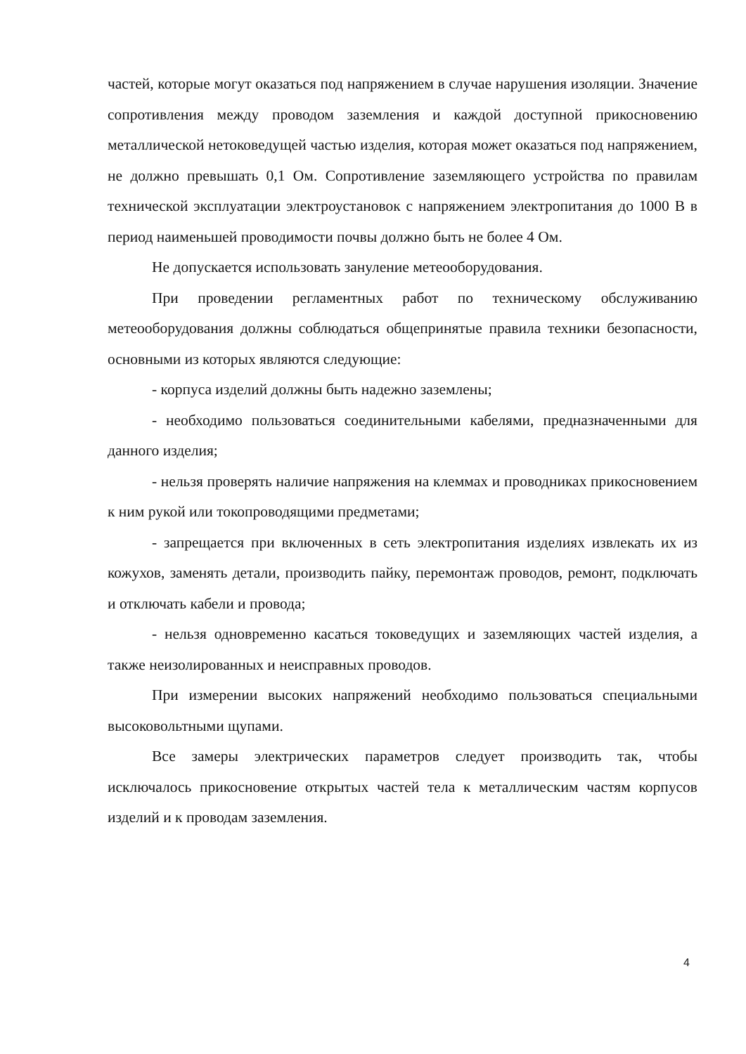частей, которые могут оказаться под напряжением в случае нарушения изоляции. Значение сопротивления между проводом заземления и каждой доступной прикосновению металлической нетоковедущей частью изделия, которая может оказаться под напряжением, не должно превышать 0,1 Ом. Сопротивление заземляющего устройства по правилам технической эксплуатации электроустановок с напряжением электропитания до 1000 В в период наименьшей проводимости почвы должно быть не более 4 Ом.
Не допускается использовать зануление метеооборудования.
При проведении регламентных работ по техническому обслуживанию метеооборудования должны соблюдаться общепринятые правила техники безопасности, основными из которых являются следующие:
- корпуса изделий должны быть надежно заземлены;
- необходимо пользоваться соединительными кабелями, предназначенными для данного изделия;
- нельзя проверять наличие напряжения на клеммах и проводниках прикосновением к ним рукой или токопроводящими предметами;
- запрещается при включенных в сеть электропитания изделиях извлекать их из кожухов, заменять детали, производить пайку, перемонтаж проводов, ремонт, подключать и отключать кабели и провода;
- нельзя одновременно касаться токоведущих и заземляющих частей изделия, а также неизолированных и неисправных проводов.
При измерении высоких напряжений необходимо пользоваться специальными высоковольтными щупами.
Все замеры электрических параметров следует производить так, чтобы исключалось прикосновение открытых частей тела к металлическим частям корпусов изделий и к проводам заземления.
4